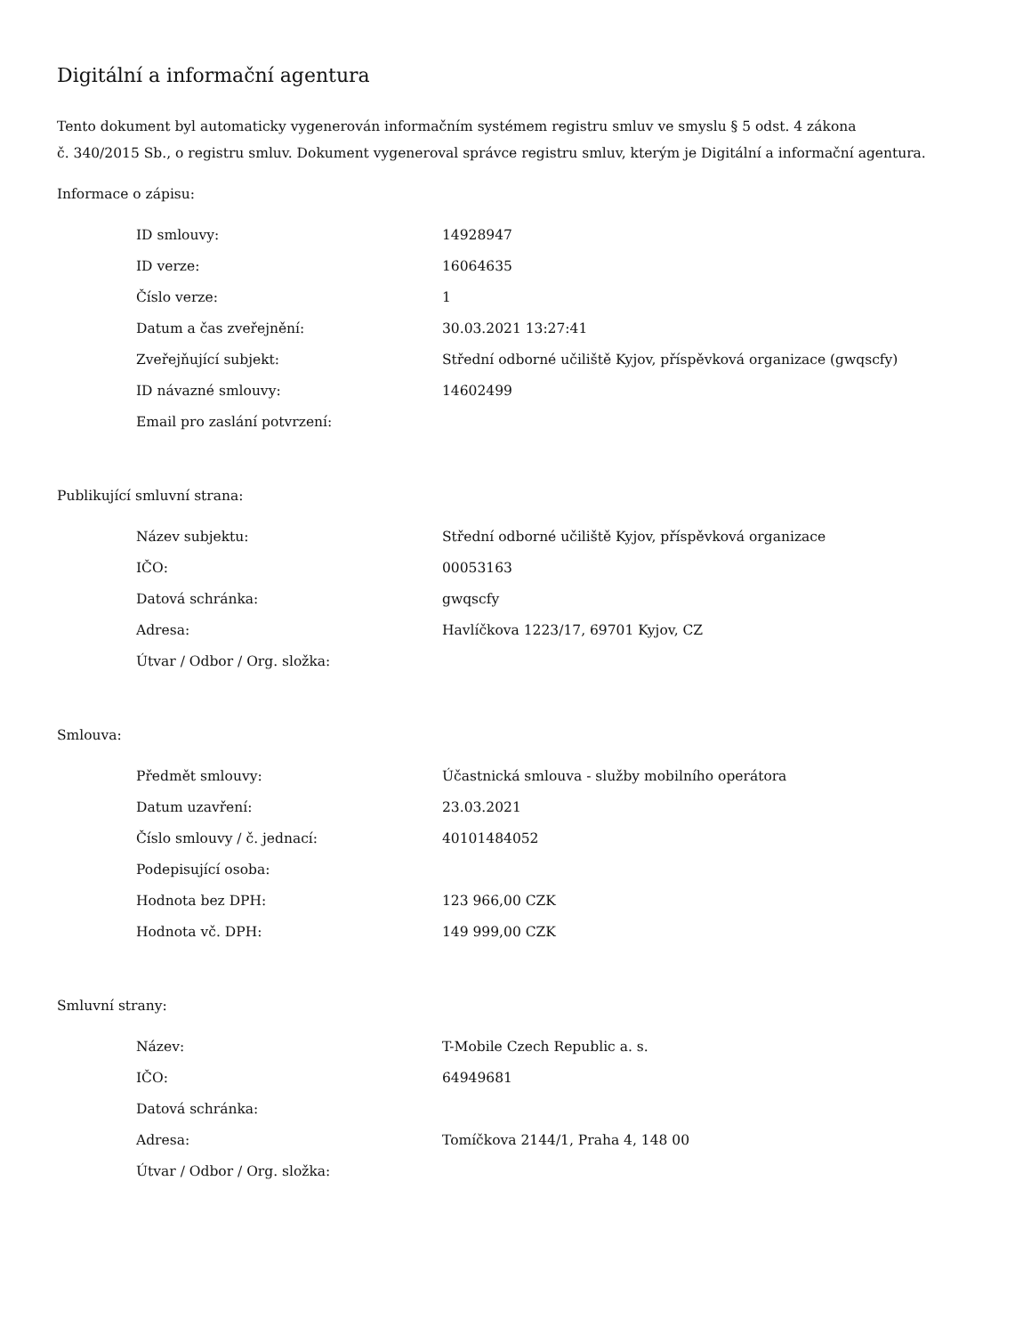Digitální a informační agentura
Tento dokument byl automaticky vygenerován informačním systémem registru smluv ve smyslu § 5 odst. 4 zákona
č. 340/2015 Sb., o registru smluv. Dokument vygeneroval správce registru smluv, kterým je Digitální a informační agentura.
Informace o zápisu:
| ID smlouvy: | 14928947 |
| ID verze: | 16064635 |
| Číslo verze: | 1 |
| Datum a čas zveřejnění: | 30.03.2021 13:27:41 |
| Zveřejňující subjekt: | Střední odborné učiliště Kyjov, příspěvková organizace (gwqscfy) |
| ID návazné smlouvy: | 14602499 |
| Email pro zaslání potvrzení: | |
Publikující smluvní strana:
| Název subjektu: | Střední odborné učiliště Kyjov, příspěvková organizace |
| IČO: | 00053163 |
| Datová schránka: | gwqscfy |
| Adresa: | Havlíčkova 1223/17, 69701 Kyjov, CZ |
| Útvar / Odbor / Org. složka: | |
Smlouva:
| Předmět smlouvy: | Účastnická smlouva - služby mobilního operátora |
| Datum uzavření: | 23.03.2021 |
| Číslo smlouvy / č. jednací: | 40101484052 |
| Podepisující osoba: | |
| Hodnota bez DPH: | 123 966,00 CZK |
| Hodnota vč. DPH: | 149 999,00 CZK |
Smluvní strany:
| Název: | T-Mobile Czech Republic a. s. |
| IČO: | 64949681 |
| Datová schránka: | |
| Adresa: | Tomíčkova 2144/1, Praha 4, 148 00 |
| Útvar / Odbor / Org. složka: | |